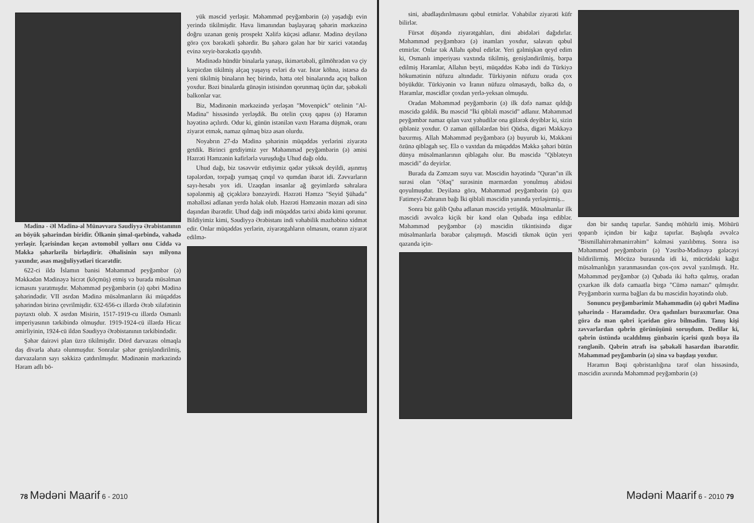Mədinə - Əl Mədinə-əl Münəvvərə Səudiyyə Ərəbistanının ən böyük şəhərindən biridir. Ölkənin şimal-qərbində, vahədə yerləşir. İçərisindən keçən avtomobil yolları onu Ciddə və Məkkə şəhərlərilə birləşdirir. Əhalisinin sayı milyona yaxındır, əsas məşğuliyyətləri ticarətdir.
622-ci ildə İslamın banisi Məhəmməd peyğəmbər (ə) Məkkədən Mədinəyə hicrət (köçmüş) etmiş və burada müsəlman icmasını yaratmışdır. Məhəmməd peyğəmbərin (ə) qəbri Mədinə şəhərindədir. VII əsrdən Mədinə müsəlmanların iki müqəddəs şəhərindən birinə çevrilmişdir. 632-656-cı illərdə Ərəb xilafətinin paytaxtı olub. X əsrdən Misirin, 1517-1919-cu illərdə Osmanlı imperiyasının tərkibində olmuşdur. 1919-1924-cü illərdə Hicaz əmirliyinin, 1924-cü ildən Səudiyyə Ərəbistanının tərkibindədir.
Şəhər dairəvi plan üzrə tikilmişdir. Dörd darvazası olmaqla daş divarla əhatə olunmuşdur. Sonralar şəhər genişləndirilmiş, darvazaların sayı səkkizə çatdırılmışdır. Mədinənin mərkəzində Həram adlı bö-
yük məscid yerləşir. Məhəmməd peyğəmbərin (ə) yaşadığı evin yerində tikilmişdir. Hava limanından başlayaraq şəhərin mərkəzinə doğru uzanan geniş prospekt Xəlifə küçəsi adlanır. Mədinə deyilənə görə çox bərəkətli şəhərdir. Bu şəhərə gələn hər bir xarici vətəndaş evinə xeyir-bərəkətlə qayıdıb.
Mədinədə hündür binalarla yanaşı, ikimərtəbəli, gilmöhrədən və çiy kərpicdən tikilmiş alçaq yaşayış evləri də var. İstər köhnə, istərsə də yeni tikilmiş binaların heç birində, hətta otel binalarında açıq balkon yoxdur. Bəzi binalarda günəşin istisindən qorunmaq üçün dar, şəbəkəli balkonlar var.
Biz, Mədinənin mərkəzində yerləşən "Movenpick" otelinin "Al-Madina" hissəsində yerləşdik. Bu otelin çıxış qapısı (ə) Həramın həyətinə açılırdı. Odur ki, günün istənilən vaxtı Hərama düşmək, oranı ziyarət etmək, namaz qılmaq bizə asan olurdu.
Noyabrın 27-də Mədinə şəhərinin müqəddəs yerlərini ziyarətə getdik. Birinci getdiyimiz yer Məhəmməd peyğəmbərin (ə) əmisi Həzrəti Həmzənin kafirlərlə vuruşduğu Uhud dağı oldu.
Uhud dağı, biz təsəvvür etdiyimiz qədər yüksək deyildi, aşınmış təpələrdən, torpağı yumşaq çınqıl və qumdan ibarət idi. Zəvvarların sayı-hesabı yox idi. Uzaqdan insanlar ağ geyimlərdə səhralara səpələnmiş ağ çiçəklərə bənzəyirdi. Həzrəti Həmzə "Seyid Şühada" məhəlləsi adlanan yerdə həlak olub. Həzrəti Həmzənin məzarı adi sinə daşından ibarətdir. Uhud dağı indi müqəddəs tarixi abidə kimi qorunur. Bildiyimiz kimi, Səudiyyə Ərəbistanı indi vəhabilik məzhəbinə xidmət edir. Onlar müqəddəs yerlərin, ziyarətgahların olmasını, oranın ziyarət edilmə-
78 Mədəni Maarif 6 - 2010
sini, abadlaşdırılmasını qəbul etmirlər. Vəhabilər ziyarəti küfr bilirlər.
Fürsət düşəndə ziyarətgahları, dini abidələri dağıdırlar. Məhəmməd peyğəmbərə (ə) inamları yoxdur, salavatı qəbul etmirlər. Onlar tək Allahı qəbul edirlər. Yeri gəlmişkən qeyd edim ki, Osmanlı imperiyası vaxtında tikilmiş, genişləndirilmiş, bərpa edilmiş Həramlar, Allahın beyti, müqəddəs Kəbə indi də Türkiyə hökumətinin nüfuzu altındadır. Türkiyənin nüfuzu orada çox böyükdür. Türkiyənin və İranın nüfuzu olmasaydı, bəlkə də, o Həramlar, məscidlər çoxdan yerlə-yeksan olmuşdu.
Oradan Məhəmməd peyğəmbərin (ə) ilk dəfə namaz qıldığı məscidə gəldik. Bu məscid "İki qibləli məscid" adlanır. Məhəmməd peyğəmbər namaz qılan vaxt yəhudilər ona gülərək deyiblər ki, sizin qibləniz yoxdur. O zaman qüllələrdən biri Qüdsə, digəri Məkkəyə baxırmış. Allah Məhəmməd peyğəmbərə (ə) buyurub ki, Məkkəni özünə qibləgah seç. Elə o vaxtdan da müqəddəs Məkkə şəhəri bütün dünya müsəlmanlarının qibləgahı olur. Bu məscidə "Qibləteyn məscidi" də deyirlər.
Burada da Zəmzəm suyu var. Məscidin həyətində "Quran"ın ilk surəsi olan "Ələq" surəsinin mərmərdən yonulmuş abidəsi qoyulmuşdur. Deyilənə görə, Məhəmməd peyğəmbərin (ə) qızı Fatimeyi-Zəhranın bağı İki qibləli məscidin yanında yerləşirmiş...
Sonra biz gəlib Quba adlanan məscidə yetişdik. Müsəlmanlar ilk məscidi əvvəlcə kiçik bir kənd olan Qubada inşa ediblər. Məhəmməd peyğəmbər (ə) məscidin tikintisində digər müsəlmanlarla bərabər çalışmışdı. Məscidi tikmək üçün yeri qazanda için-
dən bir sandıq tapırlar. Sandıq möhürlü imiş. Möhürü qoparıb içindən bir kağız tapırlar. Başlıqda əvvəlcə "Bismillahirrəhmanirrəhim" kəlməsi yazılıbmış. Sonra isə Məhəmməd peyğəmbərin (ə) Yəsribə-Mədinəyə gələcəyi bildirilirmiş. Möcüzə burasında idi ki, mücrüdəki kağız müsəlmanlığın yaranmasından çox-çox əvvəl yazılmışdı. Hz. Məhəmməd peyğəmbər (ə) Qubada iki həftə qalmış, oradan çıxarkən ilk dəfə camaatla birgə "Cümə namazı" qılmışdır. Peyğəmbərin xurma bağları da bu məscidin həyətində olub.
Sonuncu peyğəmbərimiz Məhəmmədin (ə) qəbri Mədinə şəhərində - Həramdadır. Ora qadınları buraxmırlar. Ona görə də mən qəbri içəridən görə bilmədim. Tanış kişi zəvvarlardan qəbrin görünüşünü soruşdum. Dedilər ki, qəbrin üstündə ucaldılmış günbəzin içərisi qızılı boya ilə rənglənib. Qəbrin ətrafı isə şəbəkəli hasardan ibarətdir. Məhəmməd peyğəmbərin (ə) sinə və başdaşı yoxdur.
Həramın Bəqi qəbristanlığına tərəf olan hissəsində, məscidin axırında Məhəmməd peyğəmbərin (ə)
Mədəni Maarif 6 - 2010 79